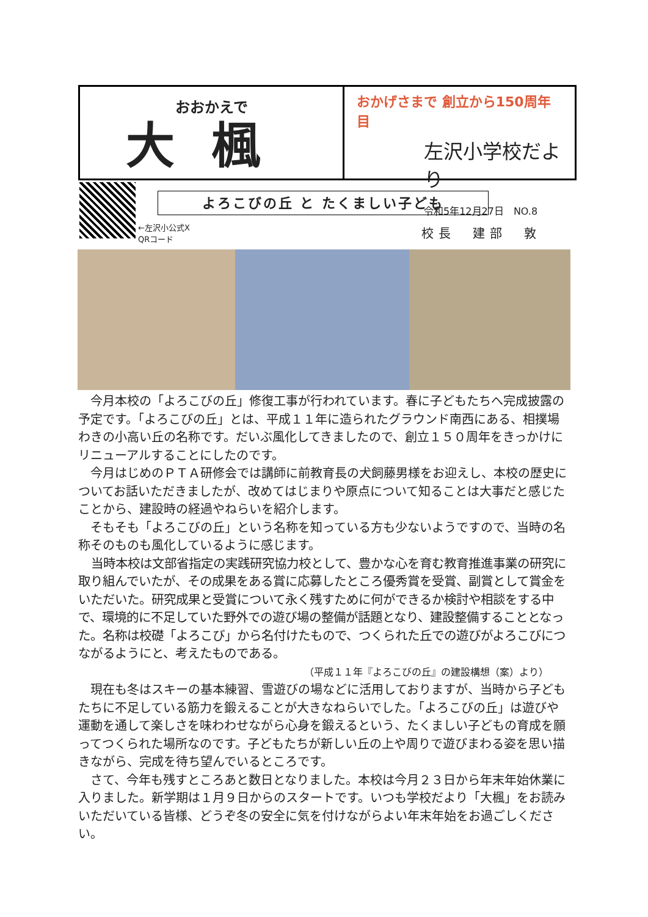おおかえで
大楓
おかげさまで 創立から150周年目
左沢小学校だより
令和5年12月27日　NO.8
←左沢小公式X
QRコード
よろこびの丘 と たくましい子ども
校長　建部　敦
今月本校の「よろこびの丘」修復工事が行われています。春に子どもたちへ完成披露の予定です。「よろこびの丘」とは、平成１１年に造られたグラウンド南西にある、相撲場わきの小高い丘の名称です。だいぶ風化してきましたので、創立１５０周年をきっかけにリニューアルすることにしたのです。
今月はじめのＰＴＡ研修会では講師に前教育長の犬飼藤男様をお迎えし、本校の歴史についてお話いただきましたが、改めてはじまりや原点について知ることは大事だと感じたことから、建設時の経過やねらいを紹介します。
そもそも「よろこびの丘」という名称を知っている方も少ないようですので、当時の名称そのものも風化しているように感じます。
当時本校は文部省指定の実践研究協力校として、豊かな心を育む教育推進事業の研究に取り組んでいたが、その成果をある賞に応募したところ優秀賞を受賞、副賞として賞金をいただいた。研究成果と受賞について永く残すために何ができるか検討や相談をする中で、環境的に不足していた野外での遊び場の整備が話題となり、建設整備することとなった。名称は校礎「よろこび」から名付けたもので、つくられた丘での遊びがよろこびにつながるようにと、考えたものである。
（平成１１年『よろこびの丘』の建設構想（案）より）
現在も冬はスキーの基本練習、雪遊びの場などに活用しておりますが、当時から子どもたちに不足している筋力を鍛えることが大きなねらいでした。「よろこびの丘」は遊びや運動を通して楽しさを味わわせながら心身を鍛えるという、たくましい子どもの育成を願ってつくられた場所なのです。子どもたちが新しい丘の上や周りで遊びまわる姿を思い描きながら、完成を待ち望んでいるところです。
さて、今年も残すところあと数日となりました。本校は今月２３日から年末年始休業に入りました。新学期は１月９日からのスタートです。いつも学校だより「大楓」をお読みいただいている皆様、どうぞ冬の安全に気を付けながらよい年末年始をお過ごしください。